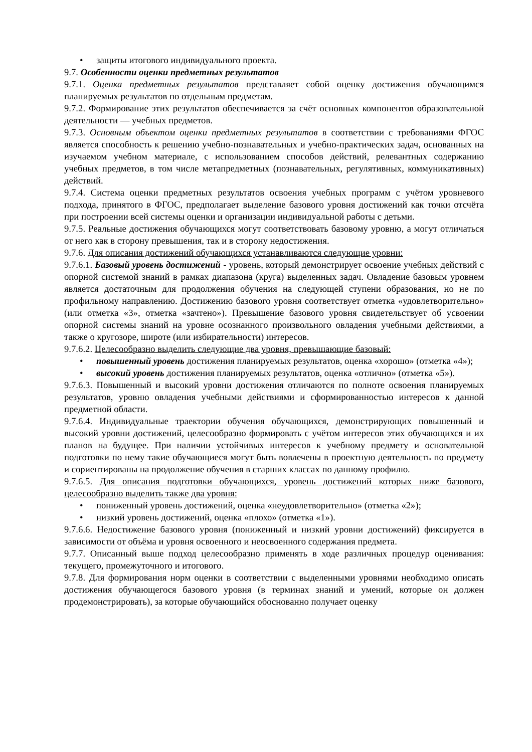• защиты итогового индивидуального проекта.
9.7. Особенности оценки предметных результатов
9.7.1. Оценка предметных результатов представляет собой оценку достижения обучающимся планируемых результатов по отдельным предметам.
9.7.2. Формирование этих результатов обеспечивается за счёт основных компонентов образовательной деятельности — учебных предметов.
9.7.3. Основным объектом оценки предметных результатов в соответствии с требованиями ФГОС является способность к решению учебно-познавательных и учебно-практических задач, основанных на изучаемом учебном материале, с использованием способов действий, релевантных содержанию учебных предметов, в том числе метапредметных (познавательных, регулятивных, коммуникативных) действий.
9.7.4. Система оценки предметных результатов освоения учебных программ с учётом уровневого подхода, принятого в ФГОС, предполагает выделение базового уровня достижений как точки отсчёта при построении всей системы оценки и организации индивидуальной работы с детьми.
9.7.5. Реальные достижения обучающихся могут соответствовать базовому уровню, а могут отличаться от него как в сторону превышения, так и в сторону недостижения.
9.7.6. Для описания достижений обучающихся устанавливаются следующие уровни:
9.7.6.1. Базовый уровень достижений - уровень, который демонстрирует освоение учебных действий с опорной системой знаний в рамках диапазона (круга) выделенных задач. Овладение базовым уровнем является достаточным для продолжения обучения на следующей ступени образования, но не по профильному направлению. Достижению базового уровня соответствует отметка «удовлетворительно» (или отметка «3», отметка «зачтено»). Превышение базового уровня свидетельствует об усвоении опорной системы знаний на уровне осознанного произвольного овладения учебными действиями, а также о кругозоре, широте (или избирательности) интересов.
9.7.6.2. Целесообразно выделить следующие два уровня, превышающие базовый:
• повышенный уровень достижения планируемых результатов, оценка «хорошо» (отметка «4»);
• высокий уровень достижения планируемых результатов, оценка «отлично» (отметка «5»).
9.7.6.3. Повышенный и высокий уровни достижения отличаются по полноте освоения планируемых результатов, уровню овладения учебными действиями и сформированностью интересов к данной предметной области.
9.7.6.4. Индивидуальные траектории обучения обучающихся, демонстрирующих повышенный и высокий уровни достижений, целесообразно формировать с учётом интересов этих обучающихся и их планов на будущее. При наличии устойчивых интересов к учебному предмету и основательной подготовки по нему такие обучающиеся могут быть вовлечены в проектную деятельность по предмету и сориентированы на продолжение обучения в старших классах по данному профилю.
9.7.6.5. Для описания подготовки обучающихся, уровень достижений которых ниже базового, целесообразно выделить также два уровня:
• пониженный уровень достижений, оценка «неудовлетворительно» (отметка «2»);
• низкий уровень достижений, оценка «плохо» (отметка «1»).
9.7.6.6. Недостижение базового уровня (пониженный и низкий уровни достижений) фиксируется в зависимости от объёма и уровня освоенного и неосвоенного содержания предмета.
9.7.7. Описанный выше подход целесообразно применять в ходе различных процедур оценивания: текущего, промежуточного и итогового.
9.7.8. Для формирования норм оценки в соответствии с выделенными уровнями необходимо описать достижения обучающегося базового уровня (в терминах знаний и умений, которые он должен продемонстрировать), за которые обучающийся обоснованно получает оценку